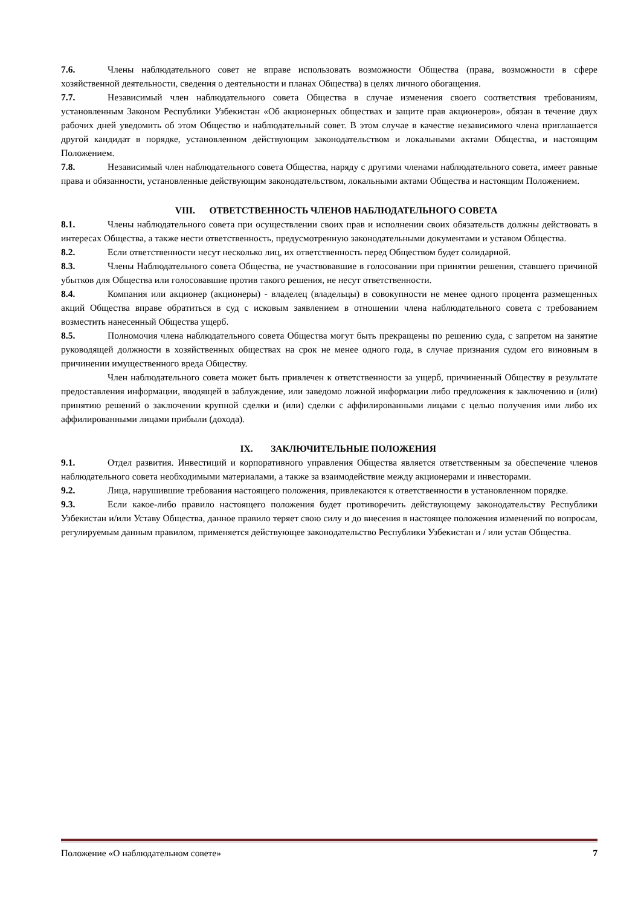7.6. Члены наблюдательного совет не вправе использовать возможности Общества (права, возможности в сфере хозяйственной деятельности, сведения о деятельности и планах Общества) в целях личного обогащения.
7.7. Независимый член наблюдательного совета Общества в случае изменения своего соответствия требованиям, установленным Законом Республики Узбекистан «Об акционерных обществах и защите прав акционеров», обязан в течение двух рабочих дней уведомить об этом Общество и наблюдательный совет. В этом случае в качестве независимого члена приглашается другой кандидат в порядке, установленном действующим законодательством и локальными актами Общества, и настоящим Положением.
7.8. Независимый член наблюдательного совета Общества, наряду с другими членами наблюдательного совета, имеет равные права и обязанности, установленные действующим законодательством, локальными актами Общества и настоящим Положением.
VIII. ОТВЕТСТВЕННОСТЬ ЧЛЕНОВ НАБЛЮДАТЕЛЬНОГО СОВЕТА
8.1. Члены наблюдательного совета при осуществлении своих прав и исполнении своих обязательств должны действовать в интересах Общества, а также нести ответственность, предусмотренную законодательными документами и уставом Общества.
8.2. Если ответственности несут несколько лиц, их ответственность перед Обществом будет солидарной.
8.3. Члены Наблюдательного совета Общества, не участвовавшие в голосовании при принятии решения, ставшего причиной убытков для Общества или голосовавшие против такого решения, не несут ответственности.
8.4. Компания или акционер (акционеры) - владелец (владельцы) в совокупности не менее одного процента размещенных акций Общества вправе обратиться в суд с исковым заявлением в отношении члена наблюдательного совета с требованием возместить нанесенный Общества ущерб.
8.5. Полномочия члена наблюдательного совета Общества могут быть прекращены по решению суда, с запретом на занятие руководящей должности в хозяйственных обществах на срок не менее одного года, в случае признания судом его виновным в причинении имущественного вреда Обществу.
Член наблюдательного совета может быть привлечен к ответственности за ущерб, причиненный Обществу в результате предоставления информации, вводящей в заблуждение, или заведомо ложной информации либо предложения к заключению и (или) принятию решений о заключении крупной сделки и (или) сделки с аффилированными лицами с целью получения ими либо их аффилированными лицами прибыли (дохода).
IX. ЗАКЛЮЧИТЕЛЬНЫЕ ПОЛОЖЕНИЯ
9.1. Отдел развития. Инвестиций и корпоративного управления Общества является ответственным за обеспечение членов наблюдательного совета необходимыми материалами, а также за взаимодействие между акционерами и инвесторами.
9.2. Лица, нарушившие требования настоящего положения, привлекаются к ответственности в установленном порядке.
9.3. Если какое-либо правило настоящего положения будет противоречить действующему законодательству Республики Узбекистан и/или Уставу Общества, данное правило теряет свою силу и до внесения в настоящее положения изменений по вопросам, регулируемым данным правилом, применяется действующее законодательство Республики Узбекистан и / или устав Общества.
Положение «О наблюдательном совете» 7